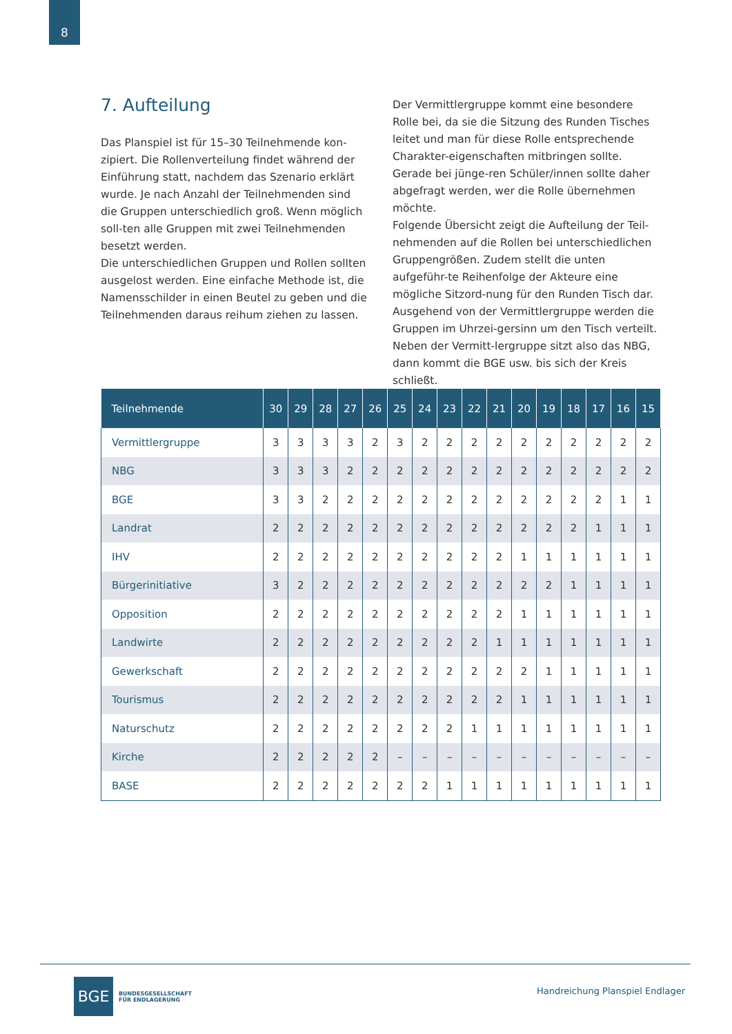8
7. Aufteilung
Das Planspiel ist für 15–30 Teilnehmende kon-zipiert. Die Rollenverteilung findet während der Einführung statt, nachdem das Szenario erklärt wurde. Je nach Anzahl der Teilnehmenden sind die Gruppen unterschiedlich groß. Wenn möglich soll-ten alle Gruppen mit zwei Teilnehmenden besetzt werden.
Die unterschiedlichen Gruppen und Rollen sollten ausgelost werden. Eine einfache Methode ist, die Namensschilder in einen Beutel zu geben und die Teilnehmenden daraus reihum ziehen zu lassen.
Der Vermittlergruppe kommt eine besondere Rolle bei, da sie die Sitzung des Runden Tisches leitet und man für diese Rolle entsprechende Charakter-eigenschaften mitbringen sollte. Gerade bei jünge-ren Schüler/innen sollte daher abgefragt werden, wer die Rolle übernehmen möchte.
Folgende Übersicht zeigt die Aufteilung der Teil-nehmenden auf die Rollen bei unterschiedlichen Gruppengrößen. Zudem stellt die unten aufgeführ-te Reihenfolge der Akteure eine mögliche Sitzord-nung für den Runden Tisch dar. Ausgehend von der Vermittlergruppe werden die Gruppen im Uhrzei-gersinn um den Tisch verteilt. Neben der Vermitt-lergruppe sitzt also das NBG, dann kommt die BGE usw. bis sich der Kreis schließt.
| Teilnehmende | 30 | 29 | 28 | 27 | 26 | 25 | 24 | 23 | 22 | 21 | 20 | 19 | 18 | 17 | 16 | 15 |
| --- | --- | --- | --- | --- | --- | --- | --- | --- | --- | --- | --- | --- | --- | --- | --- | --- |
| Vermittlergruppe | 3 | 3 | 3 | 3 | 2 | 3 | 2 | 2 | 2 | 2 | 2 | 2 | 2 | 2 | 2 | 2 |
| NBG | 3 | 3 | 3 | 2 | 2 | 2 | 2 | 2 | 2 | 2 | 2 | 2 | 2 | 2 | 2 | 2 |
| BGE | 3 | 3 | 2 | 2 | 2 | 2 | 2 | 2 | 2 | 2 | 2 | 2 | 2 | 2 | 1 | 1 |
| Landrat | 2 | 2 | 2 | 2 | 2 | 2 | 2 | 2 | 2 | 2 | 2 | 2 | 2 | 1 | 1 | 1 |
| IHV | 2 | 2 | 2 | 2 | 2 | 2 | 2 | 2 | 2 | 2 | 1 | 1 | 1 | 1 | 1 | 1 |
| Bürgerinitiative | 3 | 2 | 2 | 2 | 2 | 2 | 2 | 2 | 2 | 2 | 2 | 2 | 1 | 1 | 1 | 1 |
| Opposition | 2 | 2 | 2 | 2 | 2 | 2 | 2 | 2 | 2 | 2 | 1 | 1 | 1 | 1 | 1 | 1 |
| Landwirte | 2 | 2 | 2 | 2 | 2 | 2 | 2 | 2 | 2 | 1 | 1 | 1 | 1 | 1 | 1 | 1 |
| Gewerkschaft | 2 | 2 | 2 | 2 | 2 | 2 | 2 | 2 | 2 | 2 | 2 | 1 | 1 | 1 | 1 | 1 |
| Tourismus | 2 | 2 | 2 | 2 | 2 | 2 | 2 | 2 | 2 | 2 | 1 | 1 | 1 | 1 | 1 | 1 |
| Naturschutz | 2 | 2 | 2 | 2 | 2 | 2 | 2 | 2 | 1 | 1 | 1 | 1 | 1 | 1 | 1 | 1 |
| Kirche | 2 | 2 | 2 | 2 | 2 | – | – | – | – | – | – | – | – | – | – | – |
| BASE | 2 | 2 | 2 | 2 | 2 | 2 | 2 | 1 | 1 | 1 | 1 | 1 | 1 | 1 | 1 | 1 |
BGE
BUNDESGESELLSCHAFT
FÜR ENDLAGERUNG
Handreichung Planspiel Endlager